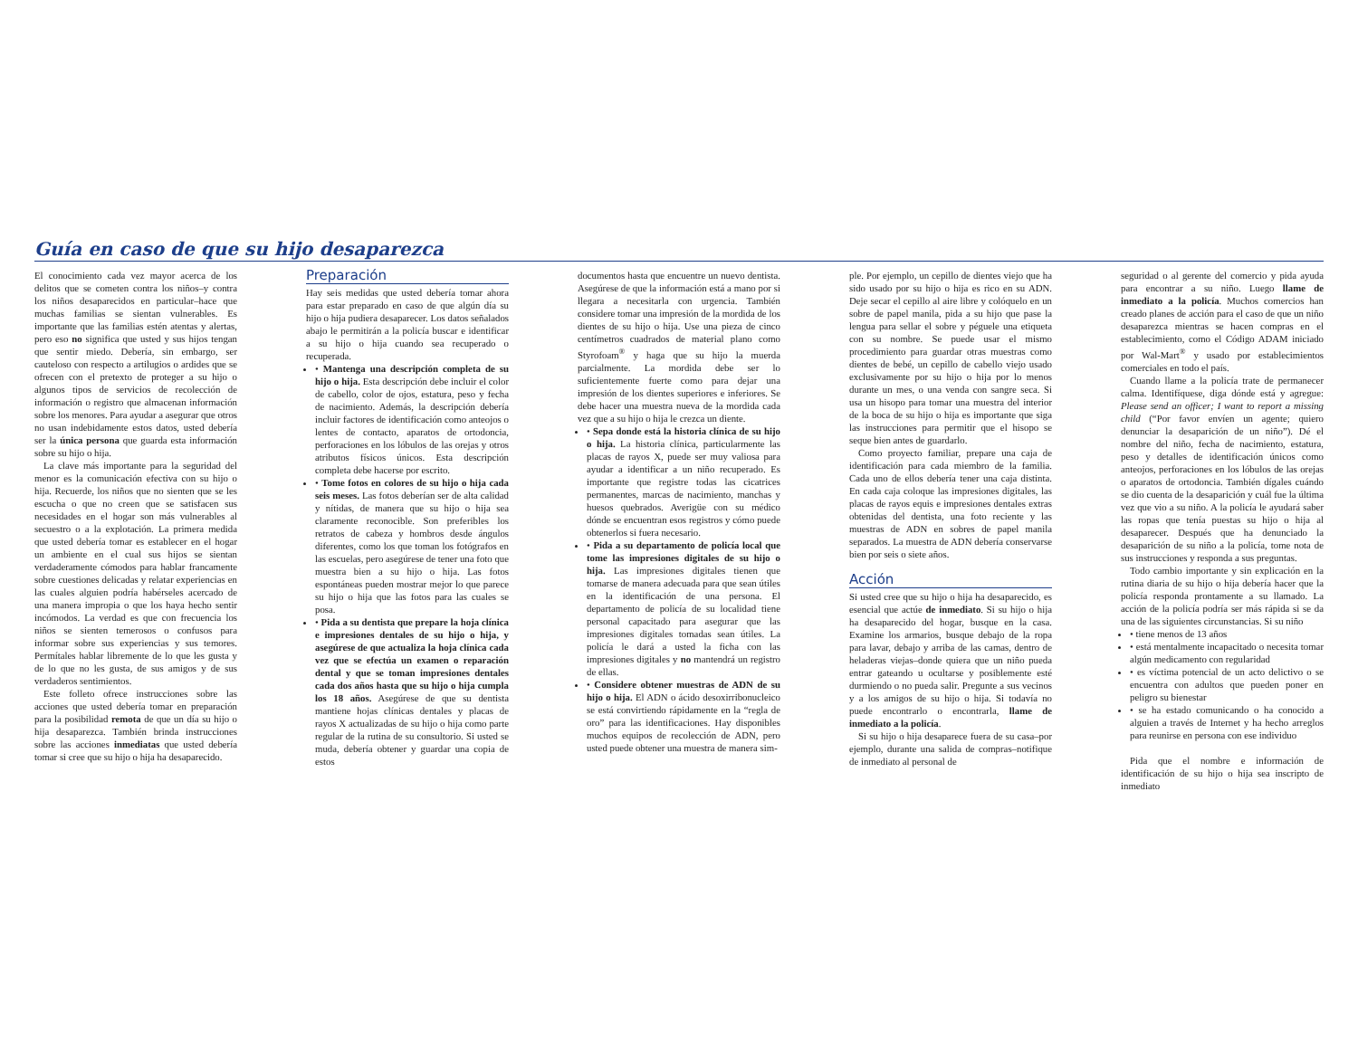Guía en caso de que su hijo desaparezca
El conocimiento cada vez mayor acerca de los delitos que se cometen contra los niños–y contra los niños desaparecidos en particular–hace que muchas familias se sientan vulnerables. Es importante que las familias estén atentas y alertas, pero eso no significa que usted y sus hijos tengan que sentir miedo. Debería, sin embargo, ser cauteloso con respecto a artilugios o ardides que se ofrecen con el pretexto de proteger a su hijo o algunos tipos de servicios de recolección de información o registro que almacenan información sobre los menores. Para ayudar a asegurar que otros no usan indebidamente estos datos, usted debería ser la única persona que guarda esta información sobre su hijo o hija.
La clave más importante para la seguridad del menor es la comunicación efectiva con su hijo o hija. Recuerde, los niños que no sienten que se les escucha o que no creen que se satisfacen sus necesidades en el hogar son más vulnerables al secuestro o a la explotación. La primera medida que usted debería tomar es establecer en el hogar un ambiente en el cual sus hijos se sientan verdaderamente cómodos para hablar francamente sobre cuestiones delicadas y relatar experiencias en las cuales alguien podría habérseles acercado de una manera impropia o que los haya hecho sentir incómodos. La verdad es que con frecuencia los niños se sienten temerosos o confusos para informar sobre sus experiencias y sus temores. Permítales hablar libremente de lo que les gusta y de lo que no les gusta, de sus amigos y de sus verdaderos sentimientos.
Este folleto ofrece instrucciones sobre las acciones que usted debería tomar en preparación para la posibilidad remota de que un día su hijo o hija desaparezca. También brinda instrucciones sobre las acciones inmediatas que usted debería tomar si cree que su hijo o hija ha desaparecido.
Preparación
Hay seis medidas que usted debería tomar ahora para estar preparado en caso de que algún día su hijo o hija pudiera desaparecer. Los datos señalados abajo le permitirán a la policía buscar e identificar a su hijo o hija cuando sea recuperado o recuperada.
• Mantenga una descripción completa de su hijo o hija. Esta descripción debe incluir el color de cabello, color de ojos, estatura, peso y fecha de nacimiento. Además, la descripción debería incluir factores de identificación como anteojos o lentes de contacto, aparatos de ortodoncia, perforaciones en los lóbulos de las orejas y otros atributos físicos únicos. Esta descripción completa debe hacerse por escrito.
• Tome fotos en colores de su hijo o hija cada seis meses. Las fotos deberían ser de alta calidad y nítidas, de manera que su hijo o hija sea claramente reconocible. Son preferibles los retratos de cabeza y hombros desde ángulos diferentes, como los que toman los fotógrafos en las escuelas, pero asegúrese de tener una foto que muestra bien a su hijo o hija. Las fotos espontáneas pueden mostrar mejor lo que parece su hijo o hija que las fotos para las cuales se posa.
• Pida a su dentista que prepare la hoja clínica e impresiones dentales de su hijo o hija, y asegúrese de que actualiza la hoja clínica cada vez que se efectúa un examen o reparación dental y que se toman impresiones dentales cada dos años hasta que su hijo o hija cumpla los 18 años. Asegúrese de que su dentista mantiene hojas clínicas dentales y placas de rayos X actualizadas de su hijo o hija como parte regular de la rutina de su consultorio. Si usted se muda, debería obtener y guardar una copia de estos
documentos hasta que encuentre un nuevo dentista. Asegúrese de que la información está a mano por si llegara a necesitarla con urgencia. También considere tomar una impresión de la mordida de los dientes de su hijo o hija. Use una pieza de cinco centímetros cuadrados de material plano como Styrofoam<sup>®</sup> y haga que su hijo la muerda parcialmente. La mordida debe ser lo suficientemente fuerte como para dejar una impresión de los dientes superiores e inferiores. Se debe hacer una muestra nueva de la mordida cada vez que a su hijo o hija le crezca un diente.
• Sepa donde está la historia clínica de su hijo o hija. La historia clínica, particularmente las placas de rayos X, puede ser muy valiosa para ayudar a identificar a un niño recuperado. Es importante que registre todas las cicatrices permanentes, marcas de nacimiento, manchas y huesos quebrados. Averigüe con su médico dónde se encuentran esos registros y cómo puede obtenerlos si fuera necesario.
• Pida a su departamento de policía local que tome las impresiones digitales de su hijo o hija. Las impresiones digitales tienen que tomarse de manera adecuada para que sean útiles en la identificación de una persona. El departamento de policía de su localidad tiene personal capacitado para asegurar que las impresiones digitales tomadas sean útiles. La policía le dará a usted la ficha con las impresiones digitales y no mantendrá un registro de ellas.
• Considere obtener muestras de ADN de su hijo o hija. El ADN o ácido desoxirribonucleico se está convirtiendo rápidamente en la “regla de oro” para las identificaciones. Hay disponibles muchos equipos de recolección de ADN, pero usted puede obtener una muestra de manera sim-
ple. Por ejemplo, un cepillo de dientes viejo que ha sido usado por su hijo o hija es rico en su ADN. Deje secar el cepillo al aire libre y colóquelo en un sobre de papel manila, pida a su hijo que pase la lengua para sellar el sobre y péguele una etiqueta con su nombre. Se puede usar el mismo procedimiento para guardar otras muestras como dientes de bebé, un cepillo de cabello viejo usado exclusivamente por su hijo o hija por lo menos durante un mes, o una venda con sangre seca. Si usa un hisopo para tomar una muestra del interior de la boca de su hijo o hija es importante que siga las instrucciones para permitir que el hisopo se seque bien antes de guardarlo.
Como proyecto familiar, prepare una caja de identificación para cada miembro de la familia. Cada uno de ellos debería tener una caja distinta. En cada caja coloque las impresiones digitales, las placas de rayos equis e impresiones dentales extras obtenidas del dentista, una foto reciente y las muestras de ADN en sobres de papel manila separados. La muestra de ADN debería conservarse bien por seis o siete años.
Acción
Si usted cree que su hijo o hija ha desaparecido, es esencial que actúe de inmediato. Si su hijo o hija ha desaparecido del hogar, busque en la casa. Examine los armarios, busque debajo de la ropa para lavar, debajo y arriba de las camas, dentro de heladeras viejas–donde quiera que un niño pueda entrar gateando u ocultarse y posiblemente esté durmiendo o no pueda salir. Pregunte a sus vecinos y a los amigos de su hijo o hija. Si todavía no puede encontrarlo o encontrarla, llame de inmediato a la policía.
Si su hijo o hija desaparece fuera de su casa–por ejemplo, durante una salida de compras–notifique de inmediato al personal de
seguridad o al gerente del comercio y pida ayuda para encontrar a su niño. Luego llame de inmediato a la policía. Muchos comercios han creado planes de acción para el caso de que un niño desaparezca mientras se hacen compras en el establecimiento, como el Código ADAM iniciado por Wal-Mart<sup>®</sup> y usado por establecimientos comerciales en todo el país.
Cuando llame a la policía trate de permanecer calma. Identifíquese, diga dónde está y agregue: Please send an officer; I want to report a missing child (“Por favor envíen un agente; quiero denunciar la desaparición de un niño”). Dé el nombre del niño, fecha de nacimiento, estatura, peso y detalles de identificación únicos como anteojos, perforaciones en los lóbulos de las orejas o aparatos de ortodoncia. También dígales cuándo se dio cuenta de la desaparición y cuál fue la última vez que vio a su niño. A la policía le ayudará saber las ropas que tenía puestas su hijo o hija al desaparecer. Después que ha denunciado la desaparición de su niño a la policía, tome nota de sus instrucciones y responda a sus preguntas.
Todo cambio importante y sin explicación en la rutina diaria de su hijo o hija debería hacer que la policía responda prontamente a su llamado. La acción de la policía podría ser más rápida si se da una de las siguientes circunstancias. Si su niño
• tiene menos de 13 años
• está mentalmente incapacitado o necesita tomar algún medicamento con regularidad
• es víctima potencial de un acto delictivo o se encuentra con adultos que pueden poner en peligro su bienestar
• se ha estado comunicando o ha conocido a alguien a través de Internet y ha hecho arreglos para reunirse en persona con ese individuo
Pida que el nombre e información de identificación de su hijo o hija sea inscripto de inmediato